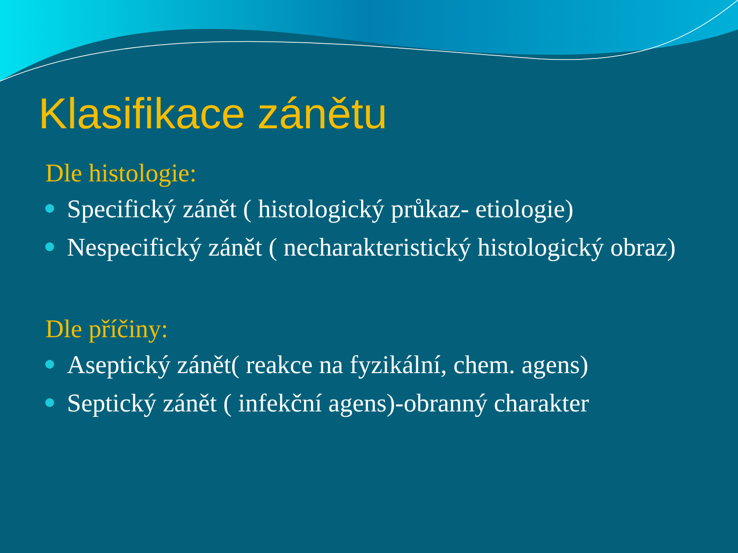Klasifikace zánětu
Dle histologie:
Specifický zánět ( histologický průkaz- etiologie)
Nespecifický zánět ( necharakteristický histologický obraz)
Dle příčiny:
Aseptický zánět( reakce na fyzikální, chem. agens)
Septický zánět ( infekční agens)-obranný charakter